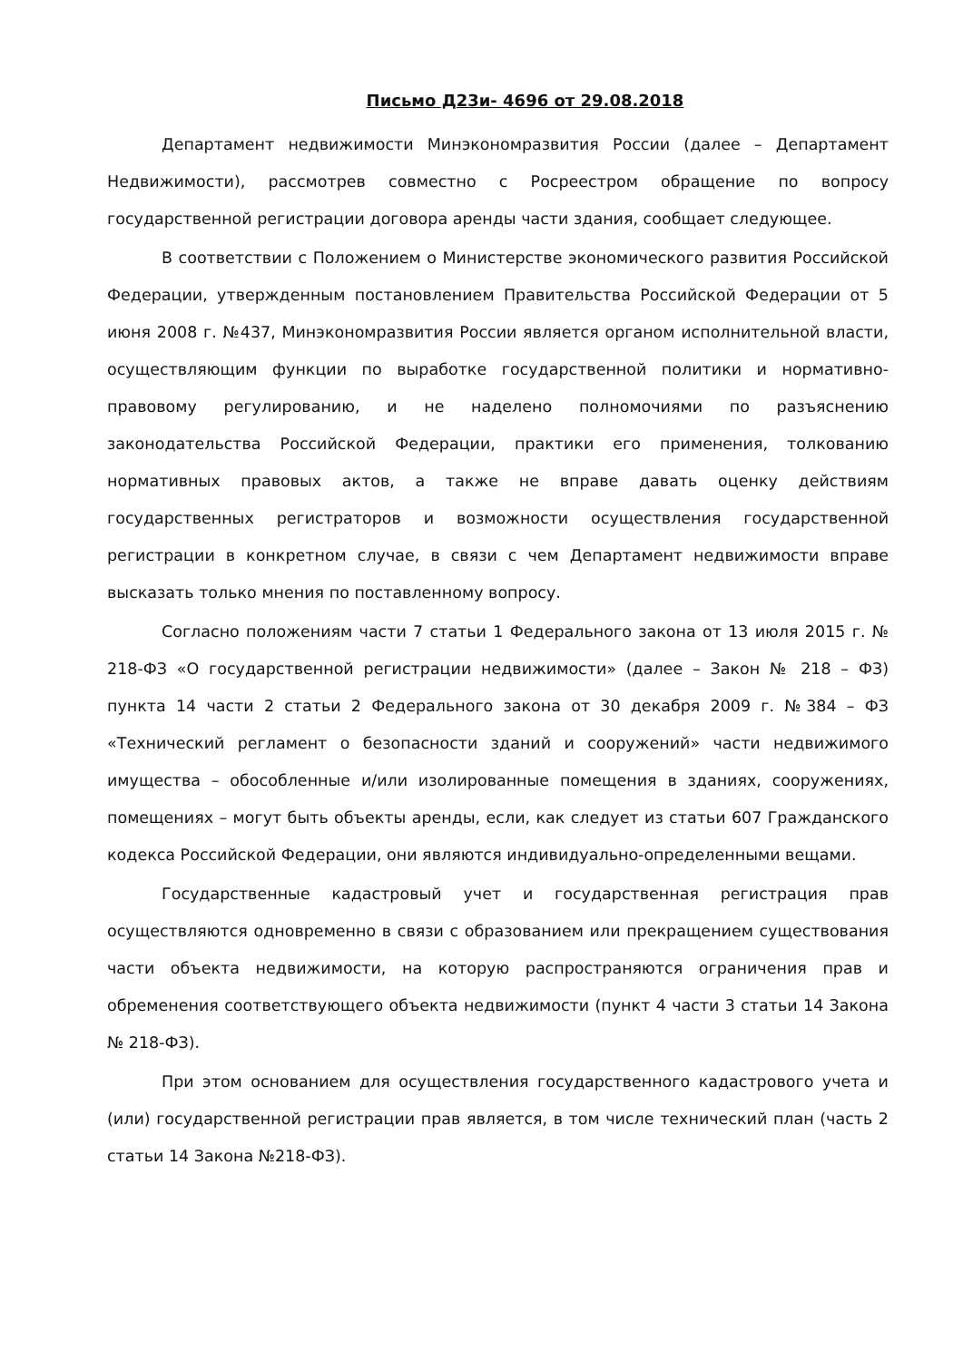Письмо Д23и- 4696 от 29.08.2018
Департамент недвижимости Минэкономразвития России (далее – Департамент Недвижимости), рассмотрев совместно с Росреестром обращение по вопросу государственной регистрации договора аренды части здания, сообщает следующее.
В соответствии с Положением о Министерстве экономического развития Российской Федерации, утвержденным постановлением Правительства Российской Федерации от 5 июня 2008 г. №437, Минэкономразвития России является органом исполнительной власти, осуществляющим функции по выработке государственной политики и нормативно-правовому регулированию, и не наделено полномочиями по разъяснению законодательства Российской Федерации, практики его применения, толкованию нормативных правовых актов, а также не вправе давать оценку действиям государственных регистраторов и возможности осуществления государственной регистрации в конкретном случае, в связи с чем Департамент недвижимости вправе высказать только мнения по поставленному вопросу.
Согласно положениям части 7 статьи 1 Федерального закона от 13 июля 2015 г. № 218-ФЗ «О государственной регистрации недвижимости» (далее – Закон № 218 – ФЗ) пункта 14 части 2 статьи 2 Федерального закона от 30 декабря 2009 г. №384 – ФЗ «Технический регламент о безопасности зданий и сооружений» части недвижимого имущества – обособленные и/или изолированные помещения в зданиях, сооружениях, помещениях – могут быть объекты аренды, если, как следует из статьи 607 Гражданского кодекса Российской Федерации, они являются индивидуально-определенными вещами.
Государственные кадастровый учет и государственная регистрация прав осуществляются одновременно в связи с образованием или прекращением существования части объекта недвижимости, на которую распространяются ограничения прав и обременения соответствующего объекта недвижимости (пункт 4 части 3 статьи 14 Закона № 218-ФЗ).
При этом основанием для осуществления государственного кадастрового учета и (или) государственной регистрации прав является, в том числе технический план (часть 2 статьи 14 Закона №218-ФЗ).